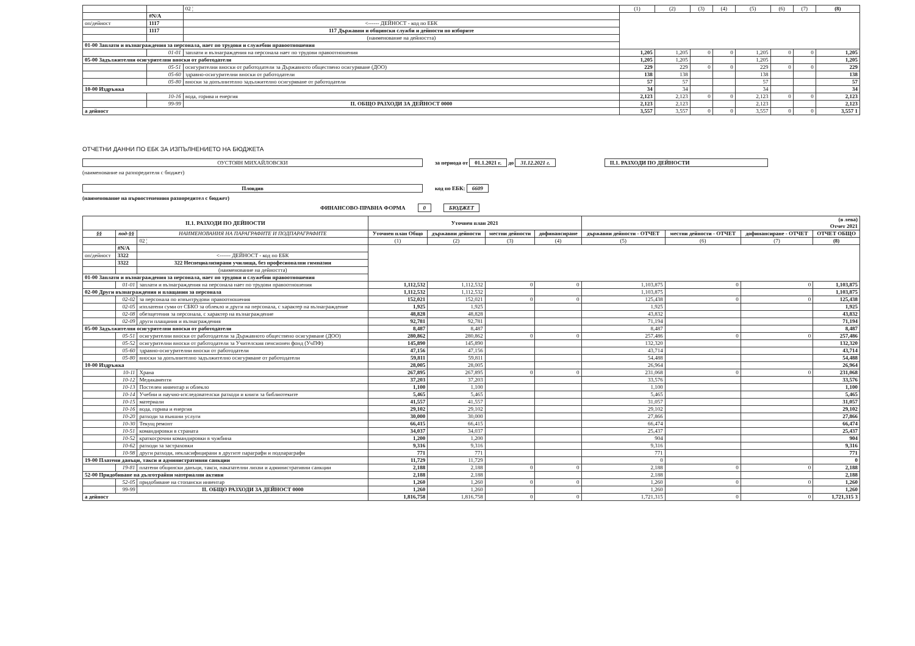| | | 02 ¦ | (1) | (2) | (3) | (4) | (5) | (6) | (7) | (8) |
| | #N/A | | | | | | | | | |
| оп/дейност | 1117 | <------ ДЕЙНОСТ - код по ЕБК | | | | | | | | |
| | 1117 | 117 Държавни и общински служби и дейности по изборите | | | | | | | | |
| | | (наименование на дейността) | | | | | | | | |
| 01-00 Заплати и възнаграждения за персонала, нает по трудови и служебни правоотношения | | | | | | | | | | |
| | 01-01 | заплати и възнаграждения на персонала нает по трудови правоотношения | 1,205 | 1,205 | 0 | 0 | 1,205 | 0 | 0 | 1,205 |
| 05-00 Задължителни осигурителни вноски от работодатели | | | 1,205 | 1,205 | | | 1,205 | | | 1,205 |
| | 05-51 | осигурителни вноски от работодатели за Държавното обществено осигуряване (ДОО) | 229 | 229 | 0 | 0 | 229 | 0 | 0 | 229 |
| | 05-60 | здравно-осигурителни вноски от работодатели | 138 | 138 | | | 138 | | | 138 |
| | 05-80 | вноски за допълнително задължително осигуряване от работодатели | 57 | 57 | | | 57 | | | 57 |
| 10-00 Издръжка | | | 34 | 34 | | | 34 | | | 34 |
| | 10-16 | вода, горива и енергия | 2,123 | 2,123 | 0 | 0 | 2,123 | 0 | 0 | 2,123 |
| | 99-99 | II. ОБЩО РАЗХОДИ ЗА ДЕЙНОСТ 0000 | 2,123 | 2,123 | | | 2,123 | | | 2,123 |
| а дейност | | | 3,557 | 3,557 | 0 | 0 | 3,557 | 0 | 0 | 3,557 1 |
ОТЧЕТНИ ДАННИ ПО ЕБК ЗА ИЗПЪЛНЕНИЕТО НА БЮДЖЕТА
ОУСТОЯН МИХАЙЛОВСКИ за периода от 01.1.2021 г. до 31.12.2021 г. II.1. РАЗХОДИ ПО ДЕЙНОСТИ
(наименование на разпоредителя с бюджет)
Пловдив код по ЕБК: 6609
(наименование на първостепенния разпоредител с бюджет)
ФИНАНСОВО-ПРАВНА ФОРМА 0 БЮДЖЕТ
| II.1. РАЗХОДИ ПО ДЕЙНОСТИ | | | Уточнен план 2021 | | | | (в лева) Отчет 2021 | | | |
| --- | --- | --- | --- | --- | --- | --- | --- | --- | --- | --- |
| §§ | под-§§ | НАИМЕНОВАНИЯ НА ПАРАГРАФИТЕ И ПОДПАРАГРАФИТЕ | Уточнен план Общо | държавни дейности | местни дейности | дофинансиране | държавни дейности - ОТЧЕТ | местни дейности - ОТЧЕТ | дофинансиране - ОТЧЕТ | ОТЧЕТ ОБЩО |
| | | 02 ¦ | (1) | (2) | (3) | (4) | (5) | (6) | (7) | (8) |
| | #N/A | | | | | | | | | |
| оп/дейност | 3322 | <------ ДЕЙНОСТ - код по ЕБК | | | | | | | | |
| | 3322 | 322 Неспециализирани училища, без професионални гимназии | | | | | | | | |
| | | (наименование на дейността) | | | | | | | | |
| 01-00 Заплати и възнаграждения за персонала, нает по трудови и служебни правоотношения | | | | | | | | | | |
| | 01-01 | заплати и възнаграждения на персонала нает по трудови правоотношения | 1,112,532 | 1,112,532 | 0 | 0 | 1,103,875 | 0 | 0 | 1,103,875 |
| 02-00 Други възнаграждения и плащания за персонала | | | 1,112,532 | 1,112,532 | | | 1,103,875 | | | 1,103,875 |
| | 02-02 | за персонала по извънтрудови правоотношения | 152,021 | 152,021 | 0 | 0 | 125,438 | 0 | 0 | 125,438 |
| | 02-05 | изплатени суми от СБКО за облекло и други на персонала, с характер на възнаграждение | 1,925 | 1,925 | | | 1,925 | | | 1,925 |
| | 02-08 | обезщетения за персонала, с характер на възнаграждение | 48,828 | 48,828 | | | 43,832 | | | 43,832 |
| | 02-09 | други плащания и възнаграждения | 92,781 | 92,781 | | | 71,194 | | | 71,194 |
| 05-00 Задължителни осигурителни вноски от работодатели | | | 8,487 | 8,487 | | | 8,487 | | | 8,487 |
| | 05-51 | осигурителни вноски от работодатели за Държавното обществено осигуряване (ДОО) | 280,862 | 280,862 | 0 | 0 | 257,486 | 0 | 0 | 257,486 |
| | 05-52 | осигурителни вноски от работодатели за Учителския пенсионен фонд (УчПФ) | 145,890 | 145,890 | | | 132,320 | | | 132,320 |
| | 05-60 | здравно-осигурителни вноски от работодатели | 47,156 | 47,156 | | | 43,714 | | | 43,714 |
| | 05-80 | вноски за допълнително задължително осигуряване от работодатели | 59,811 | 59,811 | | | 54,488 | | | 54,488 |
| 10-00 Издръжка | | | 28,005 | 28,005 | | | 26,964 | | | 26,964 |
| | 10-11 | Храна | 267,895 | 267,895 | 0 | 0 | 231,068 | 0 | 0 | 231,068 |
| | 10-12 | Медикаменти | 37,203 | 37,203 | | | 33,576 | | | 33,576 |
| | 10-13 | Постелен инвентар и облекло | 1,100 | 1,100 | | | 1,100 | | | 1,100 |
| | 10-14 | Учебни и научно-изследователски разходи и книги за библиотеките | 5,465 | 5,465 | | | 5,465 | | | 5,465 |
| | 10-15 | материали | 41,557 | 41,557 | | | 31,057 | | | 31,057 |
| | 10-16 | вода, горива и енергия | 29,102 | 29,102 | | | 29,102 | | | 29,102 |
| | 10-20 | разходи за външни услуги | 30,000 | 30,000 | | | 27,866 | | | 27,866 |
| | 10-30 | Текущ ремонт | 66,415 | 66,415 | | | 66,474 | | | 66,474 |
| | 10-51 | командировки в страната | 34,037 | 34,037 | | | 25,437 | | | 25,437 |
| | 10-52 | краткосрочни командировки в чужбина | 1,200 | 1,200 | | | 904 | | | 904 |
| | 10-62 | разходи за застраховки | 9,316 | 9,316 | | | 9,316 | | | 9,316 |
| | 10-98 | други разходи, некласифицирани в другите параграфи и подпараграфи | 771 | 771 | | | 771 | | | 771 |
| 19-00 Платени данъци, такси и административни санкции | | | 11,729 | 11,729 | | | 0 | | | 0 |
| | 19-81 | платени общински данъци, такси, наказателни лихви и административни санкции | 2,188 | 2,188 | 0 | 0 | 2,188 | 0 | 0 | 2,188 |
| 52-00 Придобиване на дълготрайни материални активи | | | 2,188 | 2,188 | | | 2,188 | | | 2,188 |
| | 52-05 | придобиване на стопански инвентар | 1,260 | 1,260 | 0 | 0 | 1,260 | 0 | 0 | 1,260 |
| | 99-99 | II. ОБЩО РАЗХОДИ ЗА ДЕЙНОСТ 0000 | 1,260 | 1,260 | | | 1,260 | | | 1,260 |
| а дейност | | | 1,816,758 | 1,816,758 | 0 | 0 | 1,721,315 | 0 | 0 | 1,721,315 3 |